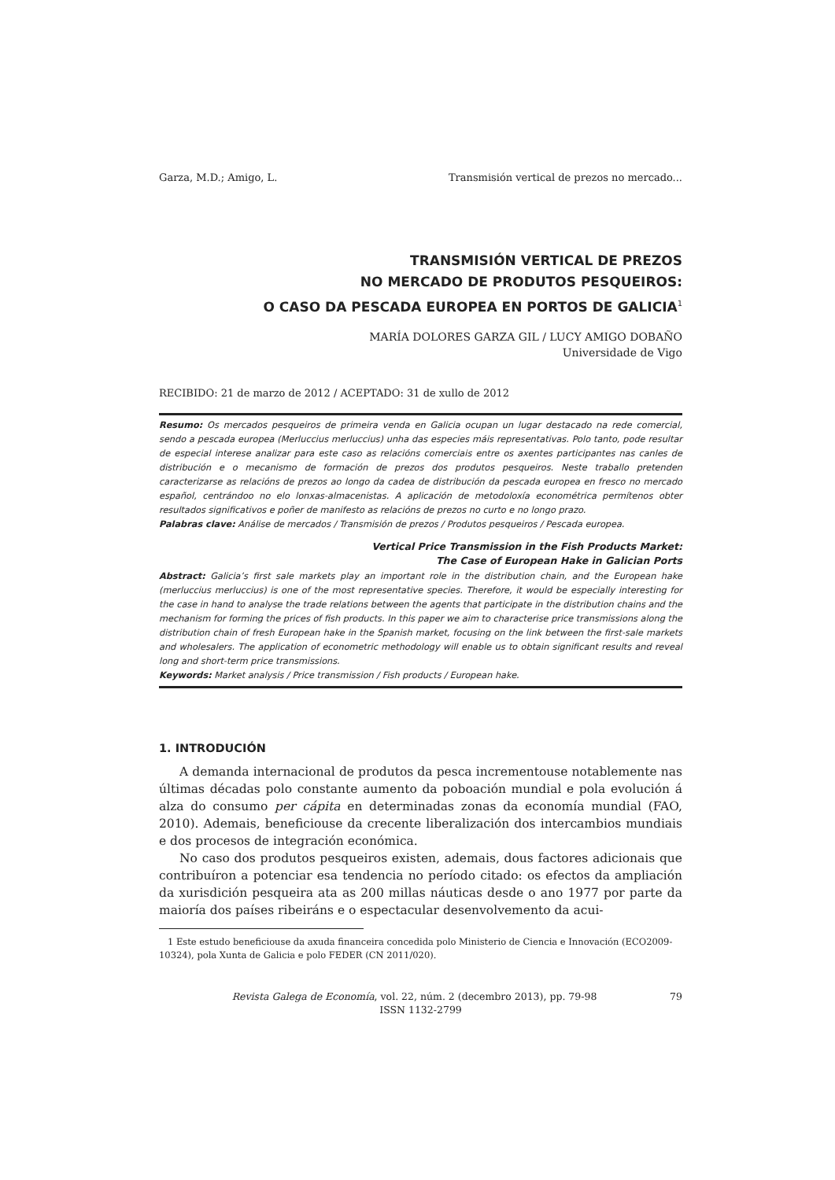Garza, M.D.; Amigo, L. Transmisión vertical de prezos no mercado...
TRANSMISIÓN VERTICAL DE PREZOS
NO MERCADO DE PRODUTOS PESQUEIROS:
O CASO DA PESCADA EUROPEA EN PORTOS DE GALICIA<sup>1</sup>
MARÍA DOLORES GARZA GIL / LUCY AMIGO DOBAÑO
Universidade de Vigo
RECIBIDO: 21 de marzo de 2012 / ACEPTADO: 31 de xullo de 2012
Resumo: Os mercados pesqueiros de primeira venda en Galicia ocupan un lugar destacado na rede comercial, sendo a pescada europea (Merluccius merluccius) unha das especies máis representativas. Polo tanto, pode resultar de especial interese analizar para este caso as relacións comerciais entre os axentes participantes nas canles de distribución e o mecanismo de formación de prezos dos produtos pesqueiros. Neste traballo pretenden caracterizarse as relacións de prezos ao longo da cadea de distribución da pescada europea en fresco no mercado español, centrándoo no elo lonxas-almacenistas. A aplicación de metodoloxía econométrica permítenos obter resultados significativos e poñer de manifesto as relacións de prezos no curto e no longo prazo.
Palabras clave: Análise de mercados / Transmisión de prezos / Produtos pesqueiros / Pescada europea.
Vertical Price Transmission in the Fish Products Market:
The Case of European Hake in Galician Ports
Abstract: Galicia’s first sale markets play an important role in the distribution chain, and the European hake (merluccius merluccius) is one of the most representative species. Therefore, it would be especially interesting for the case in hand to analyse the trade relations between the agents that participate in the distribution chains and the mechanism for forming the prices of fish products. In this paper we aim to characterise price transmissions along the distribution chain of fresh European hake in the Spanish market, focusing on the link between the first-sale markets and wholesalers. The application of econometric methodology will enable us to obtain significant results and reveal long and short-term price transmissions.
Keywords: Market analysis / Price transmission / Fish products / European hake.
1. INTRODUCIÓN
A demanda internacional de produtos da pesca incrementouse notablemente nas últimas décadas polo constante aumento da poboación mundial e pola evolución á alza do consumo per cápita en determinadas zonas da economía mundial (FAO, 2010). Ademais, beneficiouse da crecente liberalización dos intercambios mundiais e dos procesos de integración económica.
No caso dos produtos pesqueiros existen, ademais, dous factores adicionais que contribuíron a potenciar esa tendencia no período citado: os efectos da ampliación da xurisdición pesqueira ata as 200 millas náuticas desde o ano 1977 por parte da maioría dos países ribeiráns e o espectacular desenvolvemento da acui-
1 Este estudo beneficiouse da axuda financeira concedida polo Ministerio de Ciencia e Innovación (ECO2009-10324), pola Xunta de Galicia e polo FEDER (CN 2011/020).
Revista Galega de Economía, vol. 22, núm. 2 (decembro 2013), pp. 79-98 79
ISSN 1132-2799